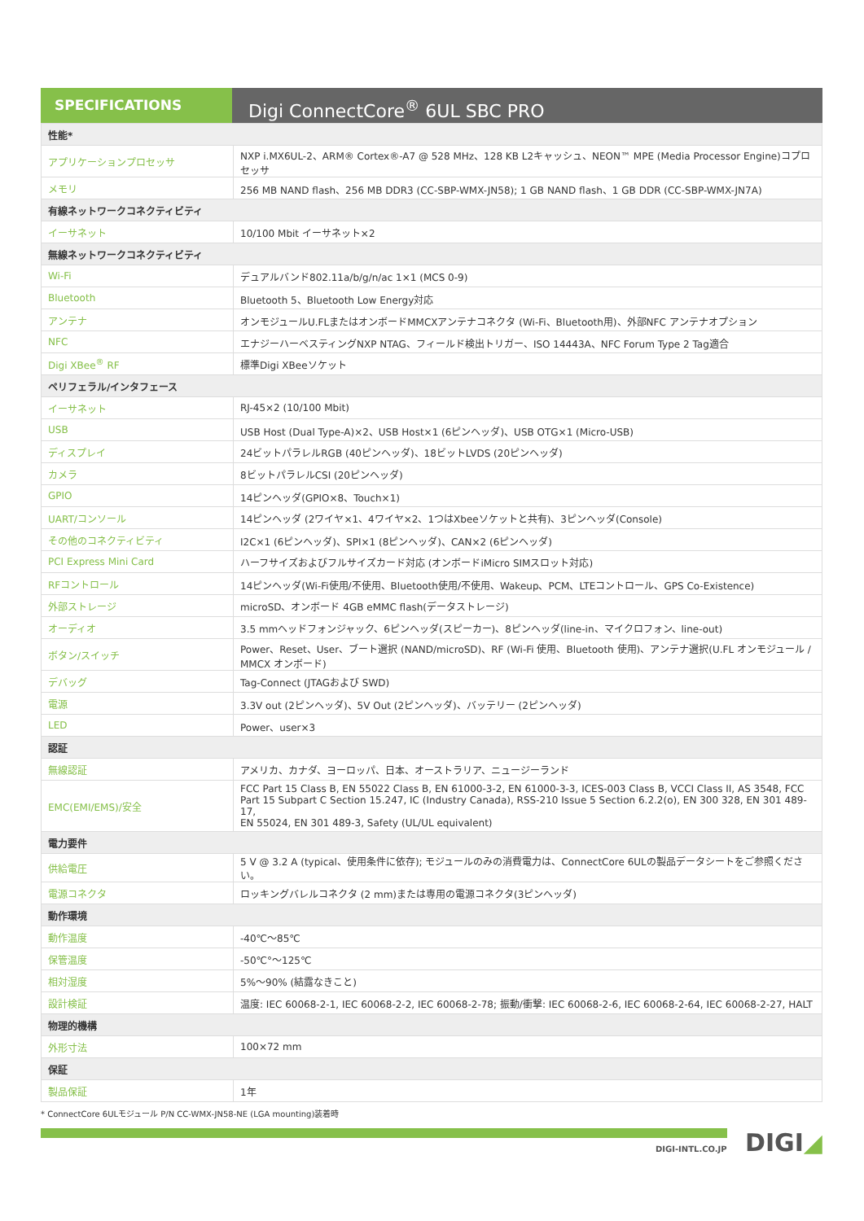SPECIFICATIONS
Digi ConnectCore<sup>®</sup> 6UL SBC PRO
| 性能* | |
| アプリケーションプロセッサ | NXP i.MX6UL-2、ARM® Cortex®-A7 @ 528 MHz、128 KB L2キャッシュ、NEON™ MPE (Media Processor Engine)コプロセッサ |
| メモリ | 256 MB NAND flash、256 MB DDR3 (CC-SBP-WMX-JN58); 1 GB NAND flash、1 GB DDR (CC-SBP-WMX-JN7A) |
| 有線ネットワークコネクティビティ | |
| イーサネット | 10/100 Mbit イーサネット×2 |
| 無線ネットワークコネクティビティ | |
| Wi-Fi | デュアルバンド802.11a/b/g/n/ac 1×1 (MCS 0-9) |
| Bluetooth | Bluetooth 5、Bluetooth Low Energy対応 |
| アンテナ | オンモジュールU.FLまたはオンボードMMCXアンテナコネクタ (Wi-Fi、Bluetooth用)、外部NFC アンテナオプション |
| NFC | エナジーハーベスティングNXP NTAG、フィールド検出トリガー、ISO 14443A、NFC Forum Type 2 Tag適合 |
| Digi XBee<sup>®</sup> RF | 標準Digi XBeeソケット |
| ペリフェラル/インタフェース | |
| イーサネット | RJ-45×2 (10/100 Mbit) |
| USB | USB Host (Dual Type-A)×2、USB Host×1 (6ピンヘッダ)、USB OTG×1 (Micro-USB) |
| ディスプレイ | 24ビットパラレルRGB (40ピンヘッダ)、18ビットLVDS (20ピンヘッダ) |
| カメラ | 8ビットパラレルCSI (20ピンヘッダ) |
| GPIO | 14ピンヘッダ(GPIO×8、Touch×1) |
| UART/コンソール | 14ピンヘッダ (2ワイヤ×1、4ワイヤ×2、1つはXbeeソケットと共有)、3ピンヘッダ(Console) |
| その他のコネクティビティ | I2C×1 (6ピンヘッダ)、SPI×1 (8ピンヘッダ)、CAN×2 (6ピンヘッダ) |
| PCI Express Mini Card | ハーフサイズおよびフルサイズカード対応 (オンボードiMicro SIMスロット対応) |
| RFコントロール | 14ピンヘッダ(Wi-Fi使用/不使用、Bluetooth使用/不使用、Wakeup、PCM、LTEコントロール、GPS Co-Existence) |
| 外部ストレージ | microSD、オンボード 4GB eMMC flash(データストレージ) |
| オーディオ | 3.5 mmヘッドフォンジャック、6ピンヘッダ(スピーカー)、8ピンヘッダ(line-in、マイクロフォン、line-out) |
| ボタン/スイッチ | Power、Reset、User、ブート選択 (NAND/microSD)、RF (Wi-Fi 使用、Bluetooth 使用)、アンテナ選択(U.FL オンモジュール / MMCX オンボード) |
| デバッグ | Tag-Connect (JTAGおよび SWD) |
| 電源 | 3.3V out (2ピンヘッダ)、5V Out (2ピンヘッダ)、バッテリー (2ピンヘッダ) |
| LED | Power、user×3 |
| 認証 | |
| 無線認証 | アメリカ、カナダ、ヨーロッパ、日本、オーストラリア、ニュージーランド |
| EMC(EMI/EMS)/安全 | FCC Part 15 Class B, EN 55022 Class B, EN 61000-3-2, EN 61000-3-3, ICES-003 Class B, VCCI Class II, AS 3548, FCC Part 15 Subpart C Section 15.247, IC (Industry Canada), RSS-210 Issue 5 Section 6.2.2(o), EN 300 328, EN 301 489-17, EN 55024, EN 301 489-3, Safety (UL/UL equivalent) |
| 電力要件 | |
| 供給電圧 | 5 V @ 3.2 A (typical、使用条件に依存); モジュールのみの消費電力は、ConnectCore 6ULの製品データシートをご参照ください。 |
| 電源コネクタ | ロッキングバレルコネクタ (2 mm)または専用の電源コネクタ(3ピンヘッダ) |
| 動作環境 | |
| 動作温度 | -40℃～85℃ |
| 保管温度 | -50℃°～125℃ |
| 相対湿度 | 5%～90% (結露なきこと) |
| 設計検証 | 温度: IEC 60068-2-1, IEC 60068-2-2, IEC 60068-2-78; 振動/衝撃: IEC 60068-2-6, IEC 60068-2-64, IEC 60068-2-27, HALT |
| 物理的機構 | |
| 外形寸法 | 100×72 mm |
| 保証 | |
| 製品保証 | 1年 |
* ConnectCore 6ULモジュール P/N CC-WMX-JN58-NE (LGA mounting)装着時
DIGI-INTL.CO.JP DIGI◢